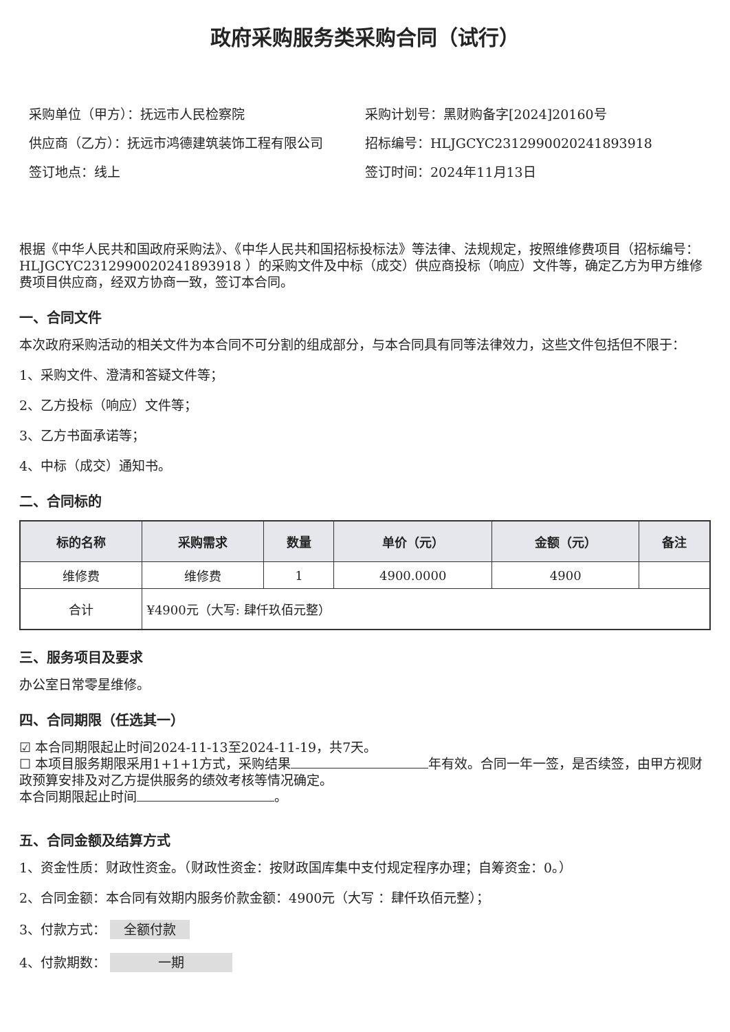政府采购服务类采购合同（试行）
采购单位（甲方）：抚远市人民检察院
供应商（乙方）：抚远市鸿德建筑装饰工程有限公司
签订地点：线上
采购计划号：黑财购备字[2024]20160号
招标编号：HLJGCYC2312990020241893918
签订时间：2024年11月13日
根据《中华人民共和国政府采购法》、《中华人民共和国招标投标法》等法律、法规规定，按照维修费项目（招标编号：HLJGCYC2312990020241893918 ）的采购文件及中标（成交）供应商投标（响应）文件等，确定乙方为甲方维修费项目供应商，经双方协商一致，签订本合同。
一、合同文件
本次政府采购活动的相关文件为本合同不可分割的组成部分，与本合同具有同等法律效力，这些文件包括但不限于：
1、采购文件、澄清和答疑文件等；
2、乙方投标（响应）文件等；
3、乙方书面承诺等；
4、中标（成交）通知书。
二、合同标的
| 标的名称 | 采购需求 | 数量 | 单价（元） | 金额（元） | 备注 |
| --- | --- | --- | --- | --- | --- |
| 维修费 | 维修费 | 1 | 4900.0000 | 4900 | |
| 合计 | ¥4900元（大写: 肆仟玖佰元整） | | | | |
三、服务项目及要求
办公室日常零星维修。
四、合同期限（任选其一）
☑ 本合同期限起止时间2024-11-13至2024-11-19，共7天。
☐ 本项目服务期限采用1+1+1方式，采购结果 年有效。合同一年一签，是否续签，由甲方视财政预算安排及对乙方提供服务的绩效考核等情况确定。
本合同期限起止时间 。
五、合同金额及结算方式
1、资金性质：财政性资金。（财政性资金：按财政国库集中支付规定程序办理；自筹资金：0。）
2、合同金额：本合同有效期内服务价款金额：4900元（大写 ：肆仟玖佰元整）；
3、付款方式： 全额付款
4、付款期数： 一期